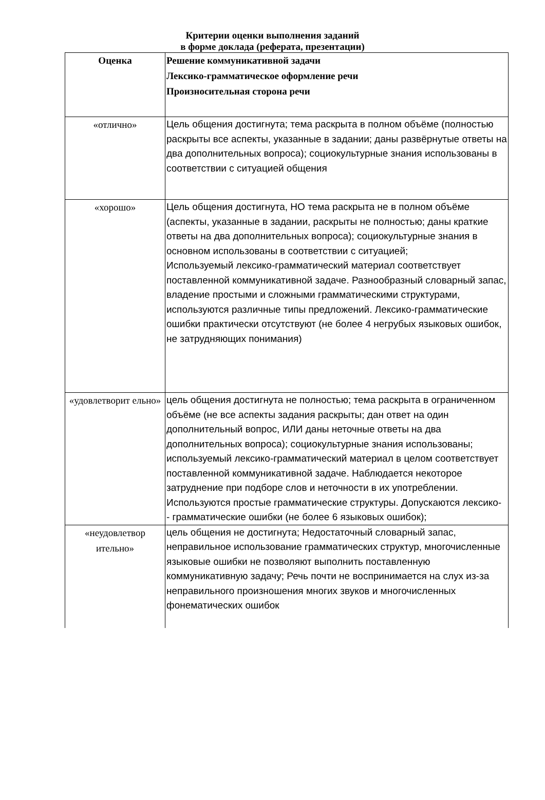Критерии оценки выполнения заданий
в форме доклада (реферата, презентации)
| Оценка | Решение коммуникативной задачи Лексико-грамматическое оформление речи Произносительная сторона речи |
| --- | --- |
| «отлично» | Цель общения достигнута; тема раскрыта в полном объёме (полностью раскрыты все аспекты, указанные в задании; даны развёрнутые ответы на два дополнительных вопроса); социокультурные знания использованы в соответствии с ситуацией общения |
| «хорошо» | Цель общения достигнута, НО тема раскрыта не в полном объёме (аспекты, указанные в задании, раскрыты не полностью; даны краткие ответы на два дополнительных вопроса); социокультурные знания в основном использованы в соответствии с ситуацией; Используемый лексико-грамматический материал соответствует поставленной коммуникативной задаче. Разнообразный словарный запас, владение простыми и сложными грамматическими структурами, используются различные типы предложений. Лексико-грамматические ошибки практически отсутствуют (не более 4 негрубых языковых ошибок, не затрудняющих понимания) |
| «удовлетворит ельно» | цель общения достигнута не полностью; тема раскрыта в ограниченном объёме (не все аспекты задания раскрыты; дан ответ на один дополнительный вопрос, ИЛИ даны неточные ответы на два дополнительных вопроса); социокультурные знания использованы; используемый лексико-грамматический материал в целом соответствует поставленной коммуникативной задаче. Наблюдается некоторое затруднение при подборе слов и неточности в их употреблении. Используются простые грамматические структуры. Допускаются лексико- - грамматические ошибки (не более 6 языковых ошибок); |
| «неудовлетвор ительно» | цель общения не достигнута; Недостаточный словарный запас, неправильное использование грамматических структур, многочисленные языковые ошибки не позволяют выполнить поставленную коммуникативную задачу; Речь почти не воспринимается на слух из-за неправильного произношения многих звуков и многочисленных фонематических ошибок |